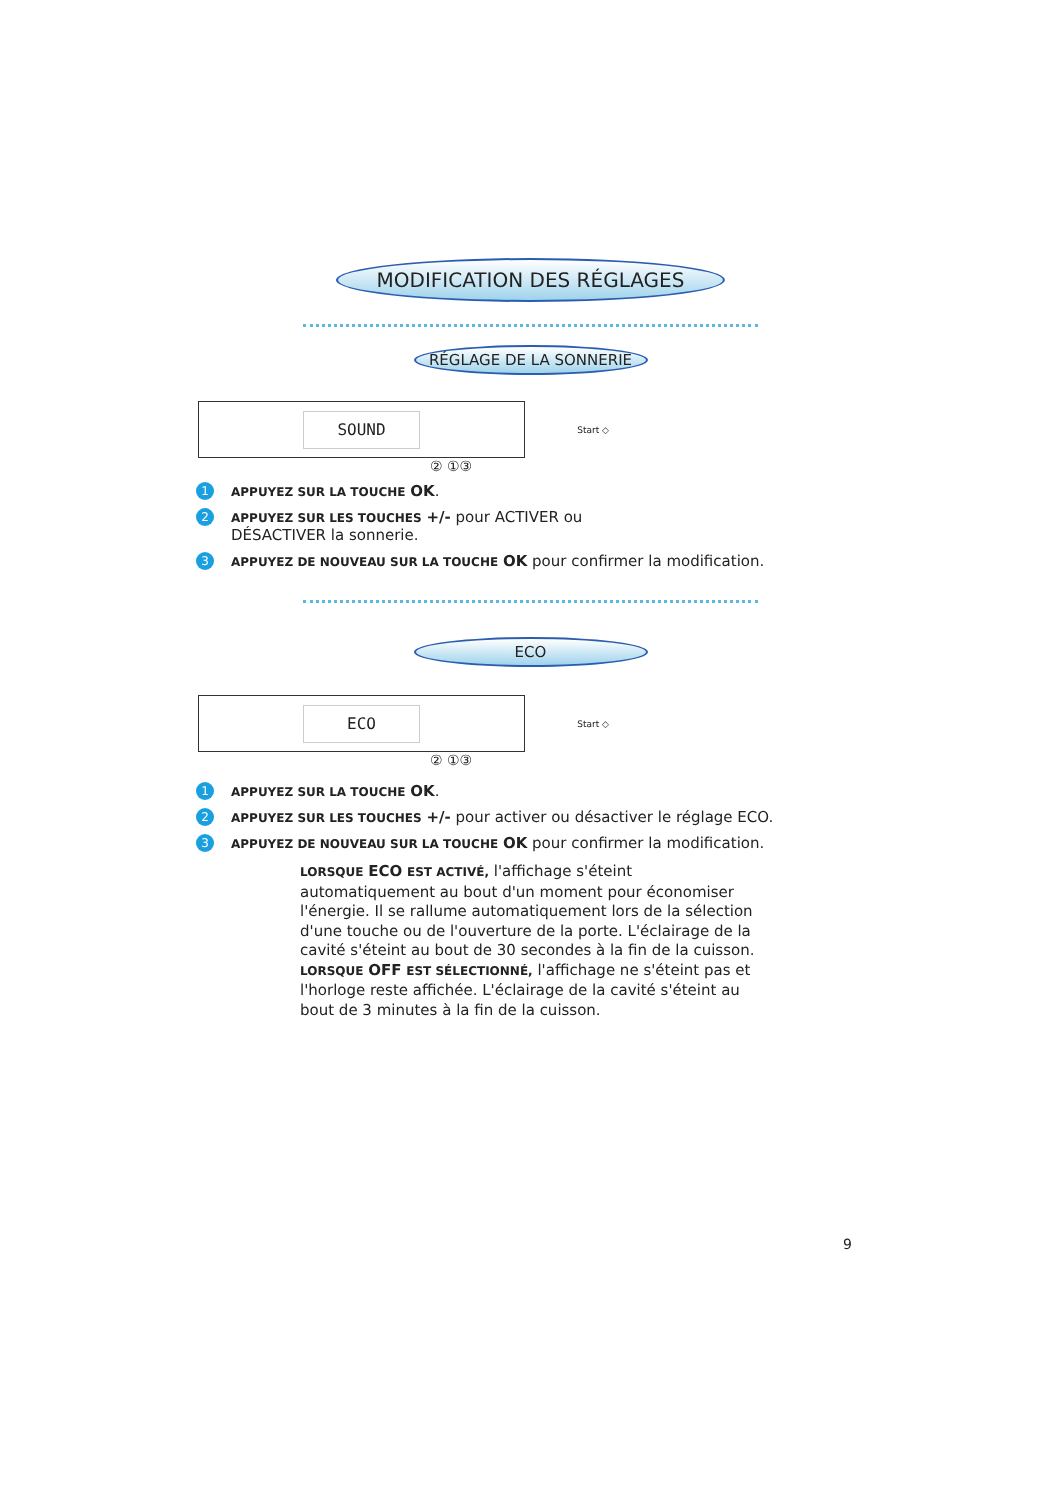MODIFICATION DES RÉGLAGES
RÉGLAGE DE LA SONNERIE
SOUND
Start ◇
② ①③
1 APPUYEZ SUR LA TOUCHE OK.
2 APPUYEZ SUR LES TOUCHES +/- pour ACTIVER ou DÉSACTIVER la sonnerie.
3 APPUYEZ DE NOUVEAU SUR LA TOUCHE OK pour confirmer la modification.
ECO
ECO
Start ◇
② ①③
1 APPUYEZ SUR LA TOUCHE OK.
2 APPUYEZ SUR LES TOUCHES +/- pour activer ou désactiver le réglage ECO.
3 APPUYEZ DE NOUVEAU SUR LA TOUCHE OK pour confirmer la modification.
LORSQUE ECO EST ACTIVÉ, l'affichage s'éteint automatiquement au bout d'un moment pour économiser l'énergie. Il se rallume automatiquement lors de la sélection d'une touche ou de l'ouverture de la porte. L'éclairage de la cavité s'éteint au bout de 30 secondes à la fin de la cuisson.
LORSQUE OFF EST SÉLECTIONNÉ, l'affichage ne s'éteint pas et l'horloge reste affichée. L'éclairage de la cavité s'éteint au bout de 3 minutes à la fin de la cuisson.
9